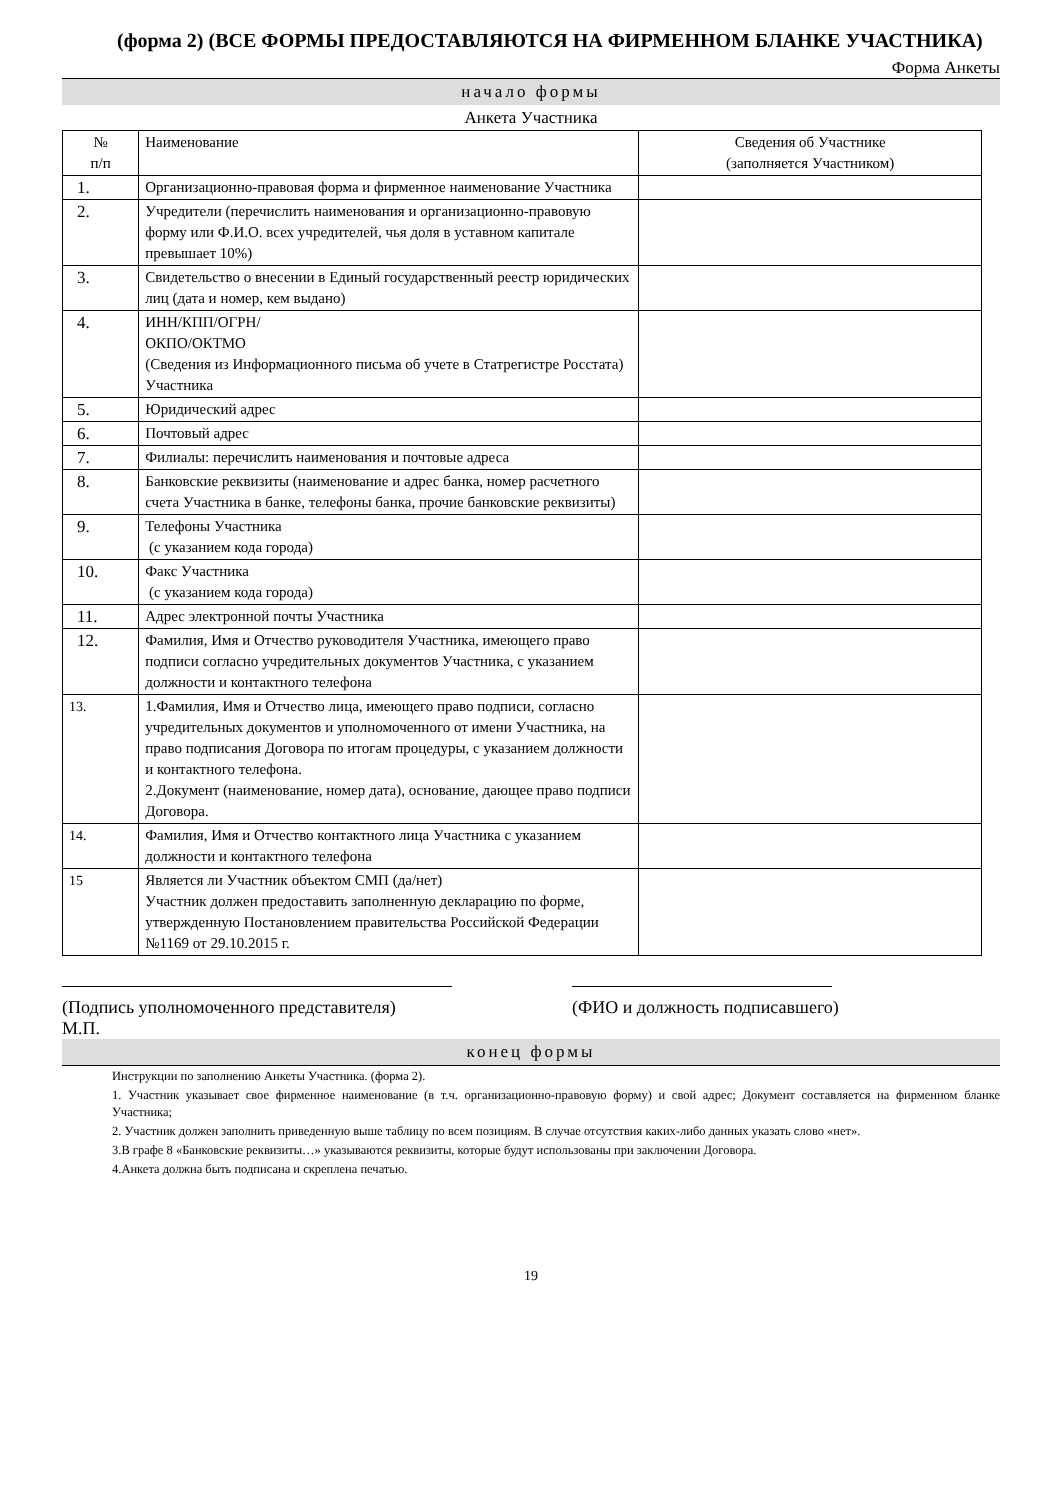(форма 2) (ВСЕ ФОРМЫ ПРЕДОСТАВЛЯЮТСЯ НА ФИРМЕННОМ БЛАНКЕ УЧАСТНИКА)
Форма Анкеты
начало формы
Анкета Участника
| № п/п | Наименование | Сведения об Участнике (заполняется Участником) |
| --- | --- | --- |
| 1. | Организационно-правовая форма и фирменное наименование Участника | |
| 2. | Учредители (перечислить наименования и организационно-правовую форму или Ф.И.О. всех учредителей, чья доля в уставном капитале превышает 10%) | |
| 3. | Свидетельство о внесении в Единый государственный реестр юридических лиц (дата и номер, кем выдано) | |
| 4. | ИНН/КПП/ОГРН/ ОКПО/ОКТМО (Сведения из Информационного письма об учете в Статрегистре Росстата) Участника | |
| 5. | Юридический адрес | |
| 6. | Почтовый адрес | |
| 7. | Филиалы: перечислить наименования и почтовые адреса | |
| 8. | Банковские реквизиты (наименование и адрес банка, номер расчетного счета Участника в банке, телефоны банка, прочие банковские реквизиты) | |
| 9. | Телефоны Участника (с указанием кода города) | |
| 10. | Факс Участника (с указанием кода города) | |
| 11. | Адрес электронной почты Участника | |
| 12. | Фамилия, Имя и Отчество руководителя Участника, имеющего право подписи согласно учредительных документов Участника, с указанием должности и контактного телефона | |
| 13. | 1.Фамилия, Имя и Отчество лица, имеющего право подписи, согласно учредительных документов и уполномоченного от имени Участника, на право подписания Договора по итогам процедуры, с указанием должности и контактного телефона. 2.Документ (наименование, номер дата), основание, дающее право подписи Договора. | |
| 14. | Фамилия, Имя и Отчество контактного лица Участника с указанием должности и контактного телефона | |
| 15 | Является ли Участник объектом СМП (да/нет) Участник должен предоставить заполненную декларацию по форме, утвержденную Постановлением правительства Российской Федерации №1169 от 29.10.2015 г. | |
(Подпись уполномоченного представителя)
(ФИО и должность подписавшего)
М.П.
конец формы
Инструкции по заполнению Анкеты Участника. (форма 2).
1. Участник указывает свое фирменное наименование (в т.ч. организационно-правовую форму) и свой адрес; Документ составляется на фирменном бланке Участника;
2. Участник должен заполнить приведенную выше таблицу по всем позициям. В случае отсутствия каких-либо данных указать слово «нет».
3.В графе 8 «Банковские реквизиты…» указываются реквизиты, которые будут использованы при заключении Договора.
4.Анкета должна быть подписана и скреплена печатью.
19